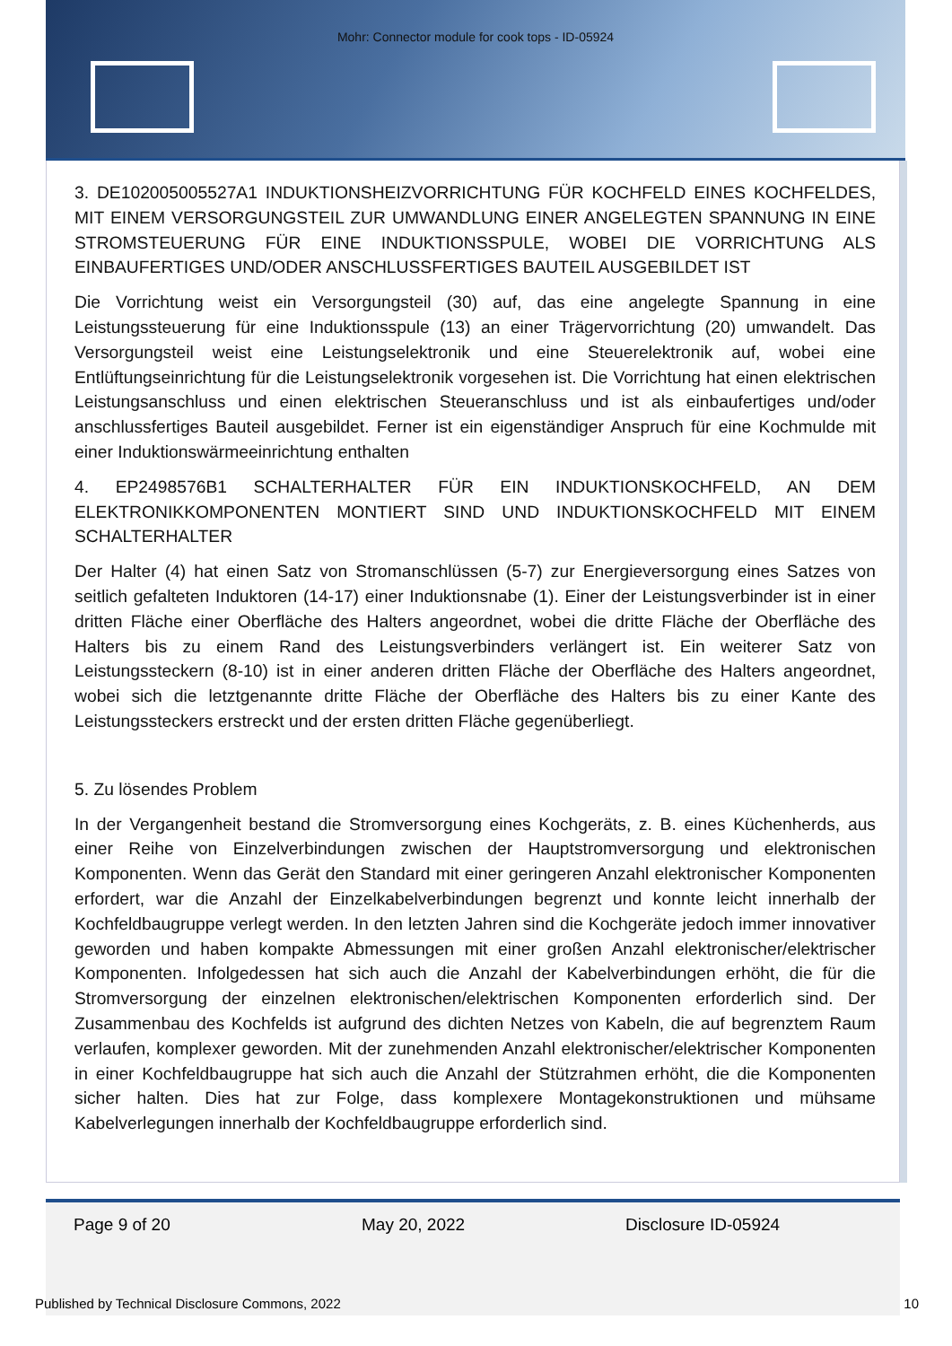Mohr: Connector module for cook tops - ID-05924
3. DE102005005527A1 INDUKTIONSHEIZVORRICHTUNG FÜR KOCHFELD EINES KOCHFELDES, MIT EINEM VERSORGUNGSTEIL ZUR UMWANDLUNG EINER ANGELEGTEN SPANNUNG IN EINE STROMSTEUERUNG FÜR EINE INDUKTIONSSPULE, WOBEI DIE VORRICHTUNG ALS EINBAUFERTIGES UND/ODER ANSCHLUSSFERTIGES BAUTEIL AUSGEBILDET IST
Die Vorrichtung weist ein Versorgungsteil (30) auf, das eine angelegte Spannung in eine Leistungssteuerung für eine Induktionsspule (13) an einer Trägervorrichtung (20) umwandelt. Das Versorgungsteil weist eine Leistungselektronik und eine Steuerelektronik auf, wobei eine Entlüftungseinrichtung für die Leistungselektronik vorgesehen ist. Die Vorrichtung hat einen elektrischen Leistungsanschluss und einen elektrischen Steueranschluss und ist als einbaufertiges und/oder anschlussfertiges Bauteil ausgebildet. Ferner ist ein eigenständiger Anspruch für eine Kochmulde mit einer Induktionswärmeeinrichtung enthalten
4. EP2498576B1 SCHALTERHALTER FÜR EIN INDUKTIONSKOCHFELD, AN DEM ELEKTRONIKKOMPONENTEN MONTIERT SIND UND INDUKTIONSKOCHFELD MIT EINEM SCHALTERHALTER
Der Halter (4) hat einen Satz von Stromanschlüssen (5-7) zur Energieversorgung eines Satzes von seitlich gefalteten Induktoren (14-17) einer Induktionsnabe (1). Einer der Leistungsverbinder ist in einer dritten Fläche einer Oberfläche des Halters angeordnet, wobei die dritte Fläche der Oberfläche des Halters bis zu einem Rand des Leistungsverbinders verlängert ist. Ein weiterer Satz von Leistungssteckern (8-10) ist in einer anderen dritten Fläche der Oberfläche des Halters angeordnet, wobei sich die letztgenannte dritte Fläche der Oberfläche des Halters bis zu einer Kante des Leistungssteckers erstreckt und der ersten dritten Fläche gegenüberliegt.
5. Zu lösendes Problem
In der Vergangenheit bestand die Stromversorgung eines Kochgeräts, z. B. eines Küchenherds, aus einer Reihe von Einzelverbindungen zwischen der Hauptstromversorgung und elektronischen Komponenten. Wenn das Gerät den Standard mit einer geringeren Anzahl elektronischer Komponenten erfordert, war die Anzahl der Einzelkabelverbindungen begrenzt und konnte leicht innerhalb der Kochfeldbaugruppe verlegt werden. In den letzten Jahren sind die Kochgeräte jedoch immer innovativer geworden und haben kompakte Abmessungen mit einer großen Anzahl elektronischer/elektrischer Komponenten. Infolgedessen hat sich auch die Anzahl der Kabelverbindungen erhöht, die für die Stromversorgung der einzelnen elektronischen/elektrischen Komponenten erforderlich sind. Der Zusammenbau des Kochfelds ist aufgrund des dichten Netzes von Kabeln, die auf begrenztem Raum verlaufen, komplexer geworden. Mit der zunehmenden Anzahl elektronischer/elektrischer Komponenten in einer Kochfeldbaugruppe hat sich auch die Anzahl der Stützrahmen erhöht, die die Komponenten sicher halten. Dies hat zur Folge, dass komplexere Montagekonstruktionen und mühsame Kabelverlegungen innerhalb der Kochfeldbaugruppe erforderlich sind.
Page 9 of 20 May 20, 2022 Disclosure ID-05924
Published by Technical Disclosure Commons, 2022 10